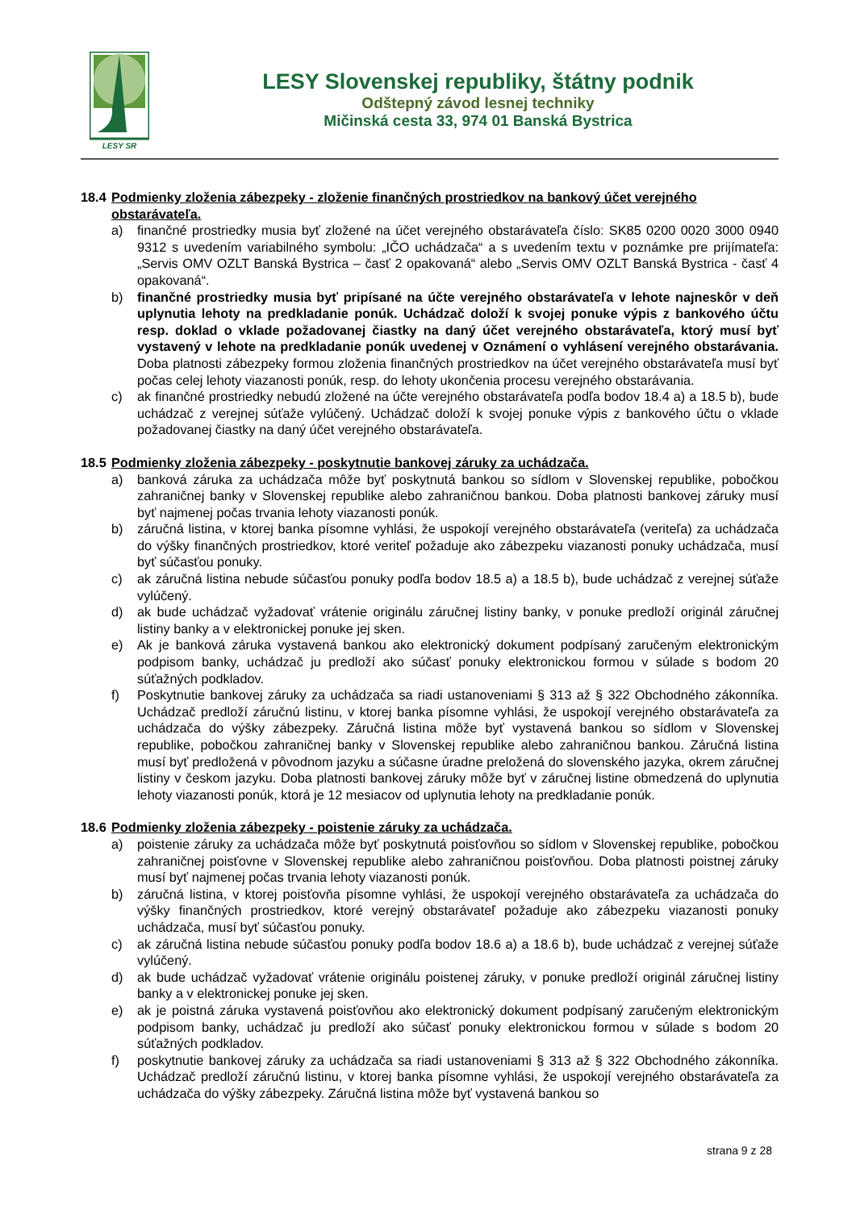LESY SR
LESY Slovenskej republiky, štátny podnik
Odštepný závod lesnej techniky
Mičinská cesta 33, 974 01 Banská Bystrica
18.4 Podmienky zloženia zábezpeky - zloženie finančných prostriedkov na bankový účet verejného obstarávateľa.
a) finančné prostriedky musia byť zložené na účet verejného obstarávateľa číslo: SK85 0200 0020 3000 0940 9312 s uvedením variabilného symbolu: „IČO uchádzača“ a s uvedením textu v poznámke pre prijímateľa: „Servis OMV OZLT Banská Bystrica – časť 2 opakovaná“ alebo „Servis OMV OZLT Banská Bystrica - časť 4 opakovaná“.
b) finančné prostriedky musia byť pripísané na účte verejného obstarávateľa v lehote najneskôr v deň uplynutia lehoty na predkladanie ponúk. Uchádzač doloží k svojej ponuke výpis z bankového účtu resp. doklad o vklade požadovanej čiastky na daný účet verejného obstarávateľa, ktorý musí byť vystavený v lehote na predkladanie ponúk uvedenej v Oznámení o vyhlásení verejného obstarávania. Doba platnosti zábezpeky formou zloženia finančných prostriedkov na účet verejného obstarávateľa musí byť počas celej lehoty viazanosti ponúk, resp. do lehoty ukončenia procesu verejného obstarávania.
c) ak finančné prostriedky nebudú zložené na účte verejného obstarávateľa podľa bodov 18.4 a) a 18.5 b), bude uchádzač z verejnej súťaže vylúčený. Uchádzač doloží k svojej ponuke výpis z bankového účtu o vklade požadovanej čiastky na daný účet verejného obstarávateľa.
18.5 Podmienky zloženia zábezpeky - poskytnutie bankovej záruky za uchádzača.
a) banková záruka za uchádzača môže byť poskytnutá bankou so sídlom v Slovenskej republike, pobočkou zahraničnej banky v Slovenskej republike alebo zahraničnou bankou. Doba platnosti bankovej záruky musí byť najmenej počas trvania lehoty viazanosti ponúk.
b) záručná listina, v ktorej banka písomne vyhlási, že uspokojí verejného obstarávateľa (veriteľa) za uchádzača do výšky finančných prostriedkov, ktoré veriteľ požaduje ako zábezpeku viazanosti ponuky uchádzača, musí byť súčasťou ponuky.
c) ak záručná listina nebude súčasťou ponuky podľa bodov 18.5 a) a 18.5 b), bude uchádzač z verejnej súťaže vylúčený.
d) ak bude uchádzač vyžadovať vrátenie originálu záručnej listiny banky, v ponuke predloží originál záručnej listiny banky a v elektronickej ponuke jej sken.
e) Ak je banková záruka vystavená bankou ako elektronický dokument podpísaný zaručeným elektronickým podpisom banky, uchádzač ju predloží ako súčasť ponuky elektronickou formou v súlade s bodom 20 súťažných podkladov.
f) Poskytnutie bankovej záruky za uchádzača sa riadi ustanoveniami § 313 až § 322 Obchodného zákonníka. Uchádzač predloží záručnú listinu, v ktorej banka písomne vyhlási, že uspokojí verejného obstarávateľa za uchádzača do výšky zábezpeky. Záručná listina môže byť vystavená bankou so sídlom v Slovenskej republike, pobočkou zahraničnej banky v Slovenskej republike alebo zahraničnou bankou. Záručná listina musí byť predložená v pôvodnom jazyku a súčasne úradne preložená do slovenského jazyka, okrem záručnej listiny v českom jazyku. Doba platnosti bankovej záruky môže byť v záručnej listine obmedzená do uplynutia lehoty viazanosti ponúk, ktorá je 12 mesiacov od uplynutia lehoty na predkladanie ponúk.
18.6 Podmienky zloženia zábezpeky - poistenie záruky za uchádzača.
a) poistenie záruky za uchádzača môže byť poskytnutá poisťovňou so sídlom v Slovenskej republike, pobočkou zahraničnej poisťovne v Slovenskej republike alebo zahraničnou poisťovňou. Doba platnosti poistnej záruky musí byť najmenej počas trvania lehoty viazanosti ponúk.
b) záručná listina, v ktorej poisťovňa písomne vyhlási, že uspokojí verejného obstarávateľa za uchádzača do výšky finančných prostriedkov, ktoré verejný obstarávateľ požaduje ako zábezpeku viazanosti ponuky uchádzača, musí byť súčasťou ponuky.
c) ak záručná listina nebude súčasťou ponuky podľa bodov 18.6 a) a 18.6 b), bude uchádzač z verejnej súťaže vylúčený.
d) ak bude uchádzač vyžadovať vrátenie originálu poistenej záruky, v ponuke predloží originál záručnej listiny banky a v elektronickej ponuke jej sken.
e) ak je poistná záruka vystavená poisťovňou ako elektronický dokument podpísaný zaručeným elektronickým podpisom banky, uchádzač ju predloží ako súčasť ponuky elektronickou formou v súlade s bodom 20 súťažných podkladov.
f) poskytnutie bankovej záruky za uchádzača sa riadi ustanoveniami § 313 až § 322 Obchodného zákonníka. Uchádzač predloží záručnú listinu, v ktorej banka písomne vyhlási, že uspokojí verejného obstarávateľa za uchádzača do výšky zábezpeky. Záručná listina môže byť vystavená bankou so
strana 9 z 28